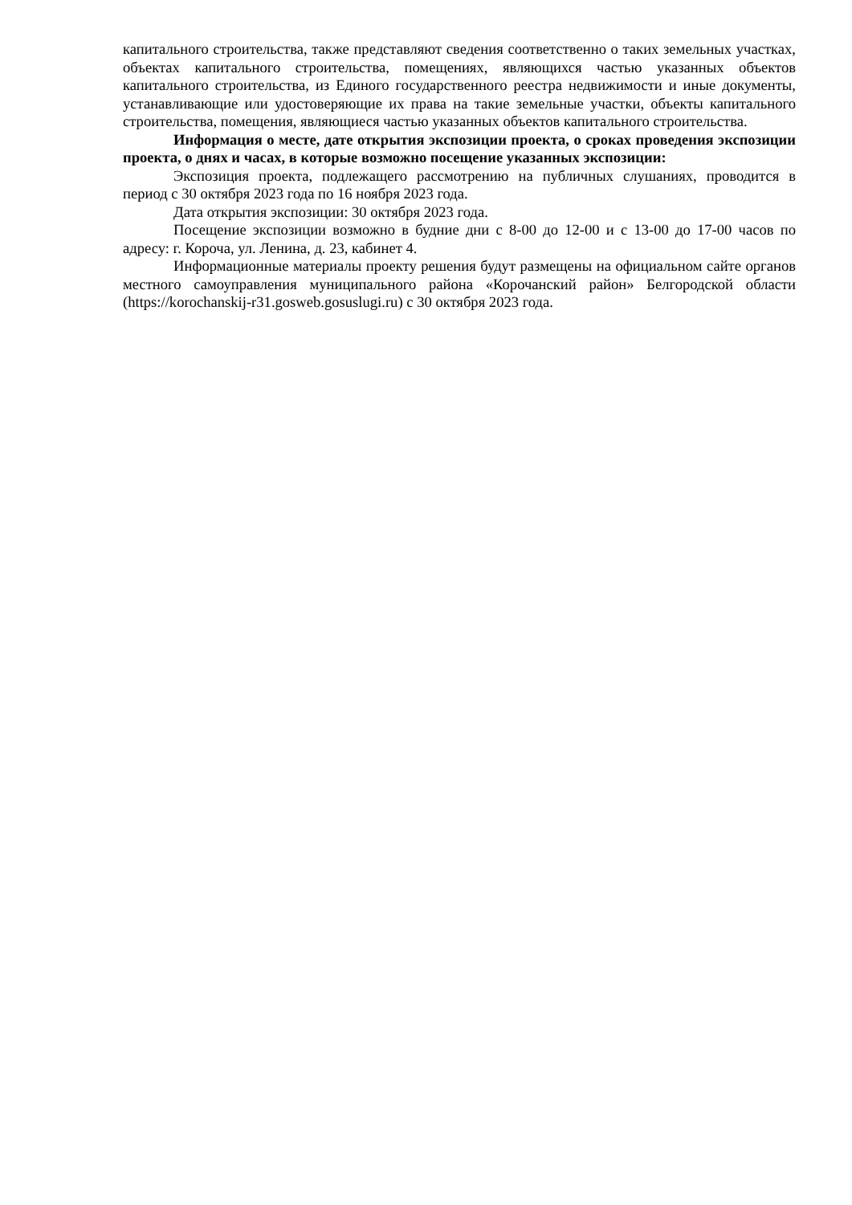капитального строительства, также представляют сведения соответственно о таких земельных участках, объектах капитального строительства, помещениях, являющихся частью указанных объектов капитального строительства, из Единого государственного реестра недвижимости и иные документы, устанавливающие или удостоверяющие их права на такие земельные участки, объекты капитального строительства, помещения, являющиеся частью указанных объектов капитального строительства.
Информация о месте, дате открытия экспозиции проекта, о сроках проведения экспозиции проекта, о днях и часах, в которые возможно посещение указанных экспозиции:
Экспозиция проекта, подлежащего рассмотрению на публичных слушаниях, проводится в период с 30 октября 2023 года по 16 ноября 2023 года.
Дата открытия экспозиции: 30 октября 2023 года.
Посещение экспозиции возможно в будние дни с 8-00 до 12-00 и с 13-00 до 17-00 часов по адресу: г. Короча, ул. Ленина, д. 23, кабинет 4.
Информационные материалы проекту решения будут размещены на официальном сайте органов местного самоуправления муниципального района «Корочанский район» Белгородской области (https://korochanskij-r31.gosweb.gosuslugi.ru) с 30 октября 2023 года.